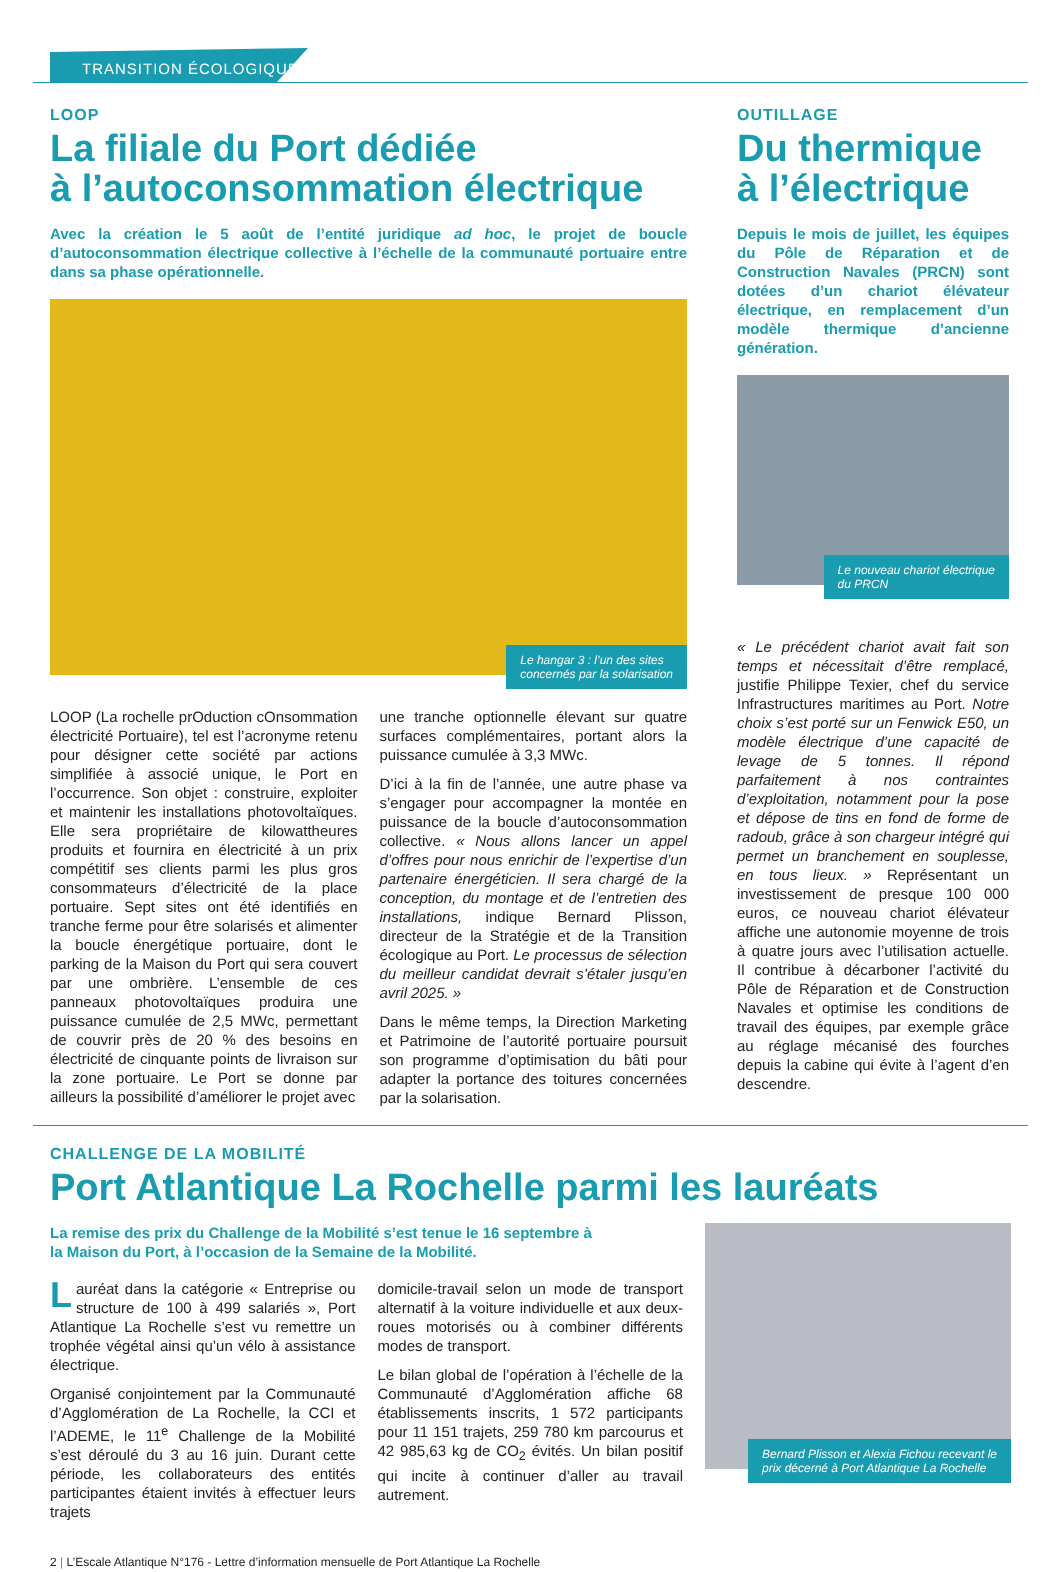TRANSITION ÉCOLOGIQUE
LOOP
La filiale du Port dédiée
à l’autoconsommation électrique
Avec la création le 5 août de l’entité juridique ad hoc, le projet de boucle d’autoconsommation électrique collective à l’échelle de la communauté portuaire entre dans sa phase opérationnelle.
Le hangar 3 : l’un des sites
concernés par la solarisation
LOOP (La rochelle prOduction cOnsommation électricité Portuaire), tel est l’acronyme retenu pour désigner cette société par actions simplifiée à associé unique, le Port en l’occurrence. Son objet : construire, exploiter et maintenir les installations photovoltaïques. Elle sera propriétaire de kilowattheures produits et fournira en électricité à un prix compétitif ses clients parmi les plus gros consommateurs d’électricité de la place portuaire. Sept sites ont été identifiés en tranche ferme pour être solarisés et alimenter la boucle énergétique portuaire, dont le parking de la Maison du Port qui sera couvert par une ombrière. L’ensemble de ces panneaux photovoltaïques produira une puissance cumulée de 2,5 MWc, permettant de couvrir près de 20 % des besoins en électricité de cinquante points de livraison sur la zone portuaire. Le Port se donne par ailleurs la possibilité d’améliorer le projet avec
une tranche optionnelle élevant sur quatre surfaces complémentaires, portant alors la puissance cumulée à 3,3 MWc.
D’ici à la fin de l’année, une autre phase va s’engager pour accompagner la montée en puissance de la boucle d’autoconsommation collective. « Nous allons lancer un appel d’offres pour nous enrichir de l’expertise d’un partenaire énergéticien. Il sera chargé de la conception, du montage et de l’entretien des installations, indique Bernard Plisson, directeur de la Stratégie et de la Transition écologique au Port. Le processus de sélection du meilleur candidat devrait s’étaler jusqu’en avril 2025. »
Dans le même temps, la Direction Marketing et Patrimoine de l’autorité portuaire poursuit son programme d’optimisation du bâti pour adapter la portance des toitures concernées par la solarisation.
OUTILLAGE
Du thermique
à l’électrique
Depuis le mois de juillet, les équipes du Pôle de Réparation et de Construction Navales (PRCN) sont dotées d’un chariot élévateur électrique, en remplacement d’un modèle thermique d’ancienne génération.
Le nouveau chariot électrique
du PRCN
« Le précédent chariot avait fait son temps et nécessitait d’être remplacé, justifie Philippe Texier, chef du service Infrastructures maritimes au Port. Notre choix s’est porté sur un Fenwick E50, un modèle électrique d’une capacité de levage de 5 tonnes. Il répond parfaitement à nos contraintes d’exploitation, notamment pour la pose et dépose de tins en fond de forme de radoub, grâce à son chargeur intégré qui permet un branchement en souplesse, en tous lieux. » Représentant un investissement de presque 100 000 euros, ce nouveau chariot élévateur affiche une autonomie moyenne de trois à quatre jours avec l’utilisation actuelle. Il contribue à décarboner l’activité du Pôle de Réparation et de Construction Navales et optimise les conditions de travail des équipes, par exemple grâce au réglage mécanisé des fourches depuis la cabine qui évite à l’agent d’en descendre.
CHALLENGE DE LA MOBILITÉ
Port Atlantique La Rochelle parmi les lauréats
La remise des prix du Challenge de la Mobilité s’est tenue le 16 septembre à
la Maison du Port, à l’occasion de la Semaine de la Mobilité.
Lauréat dans la catégorie « Entreprise ou structure de 100 à 499 salariés », Port Atlantique La Rochelle s’est vu remettre un trophée végétal ainsi qu’un vélo à assistance électrique.
Organisé conjointement par la Communauté d’Agglomération de La Rochelle, la CCI et l’ADEME, le 11<sup>e</sup> Challenge de la Mobilité s’est déroulé du 3 au 16 juin. Durant cette période, les collaborateurs des entités participantes étaient invités à effectuer leurs trajets
domicile-travail selon un mode de transport alternatif à la voiture individuelle et aux deux-roues motorisés ou à combiner différents modes de transport.
Le bilan global de l’opération à l’échelle de la Communauté d’Agglomération affiche 68 établissements inscrits, 1 572 participants pour 11 151 trajets, 259 780 km parcourus et 42 985,63 kg de CO<sub>2</sub> évités. Un bilan positif qui incite à continuer d’aller au travail autrement.
Bernard Plisson et Alexia Fichou recevant le
prix décerné à Port Atlantique La Rochelle
2 | L’Escale Atlantique N°176 - Lettre d’information mensuelle de Port Atlantique La Rochelle